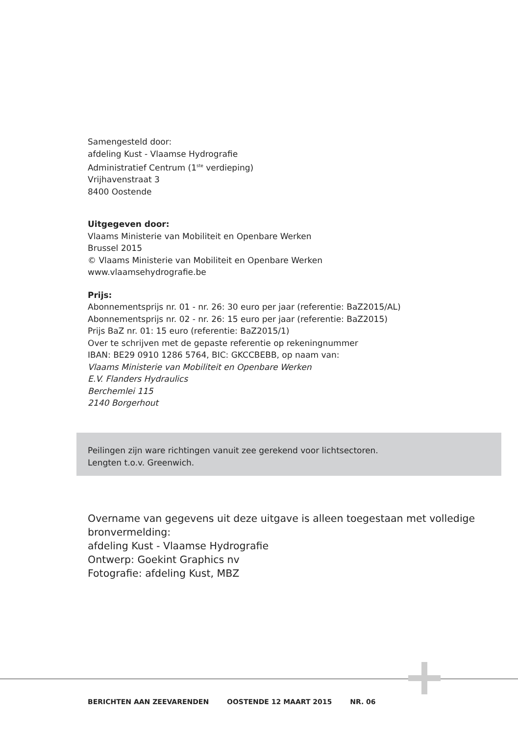Samengesteld door:
afdeling Kust - Vlaamse Hydrografie
Administratief Centrum (1<sup>ste</sup> verdieping)
Vrijhavenstraat 3
8400 Oostende
Uitgegeven door:
Vlaams Ministerie van Mobiliteit en Openbare Werken
Brussel 2015
© Vlaams Ministerie van Mobiliteit en Openbare Werken
www.vlaamsehydrografie.be
Prijs:
Abonnementsprijs nr. 01 - nr. 26: 30 euro per jaar (referentie: BaZ2015/AL)
Abonnementsprijs nr. 02 - nr. 26: 15 euro per jaar (referentie: BaZ2015)
Prijs BaZ nr. 01: 15 euro (referentie: BaZ2015/1)
Over te schrijven met de gepaste referentie op rekeningnummer
IBAN: BE29 0910 1286 5764, BIC: GKCCBEBB, op naam van:
Vlaams Ministerie van Mobiliteit en Openbare Werken
E.V. Flanders Hydraulics
Berchemlei 115
2140 Borgerhout
Peilingen zijn ware richtingen vanuit zee gerekend voor lichtsectoren.
Lengten t.o.v. Greenwich.
Overname van gegevens uit deze uitgave is alleen toegestaan met volledige bronvermelding:
afdeling Kust - Vlaamse Hydrografie
Ontwerp: Goekint Graphics nv
Fotografie: afdeling Kust, MBZ
BERICHTEN AAN ZEEVARENDEN OOSTENDE 12 MAART 2015 NR. 06